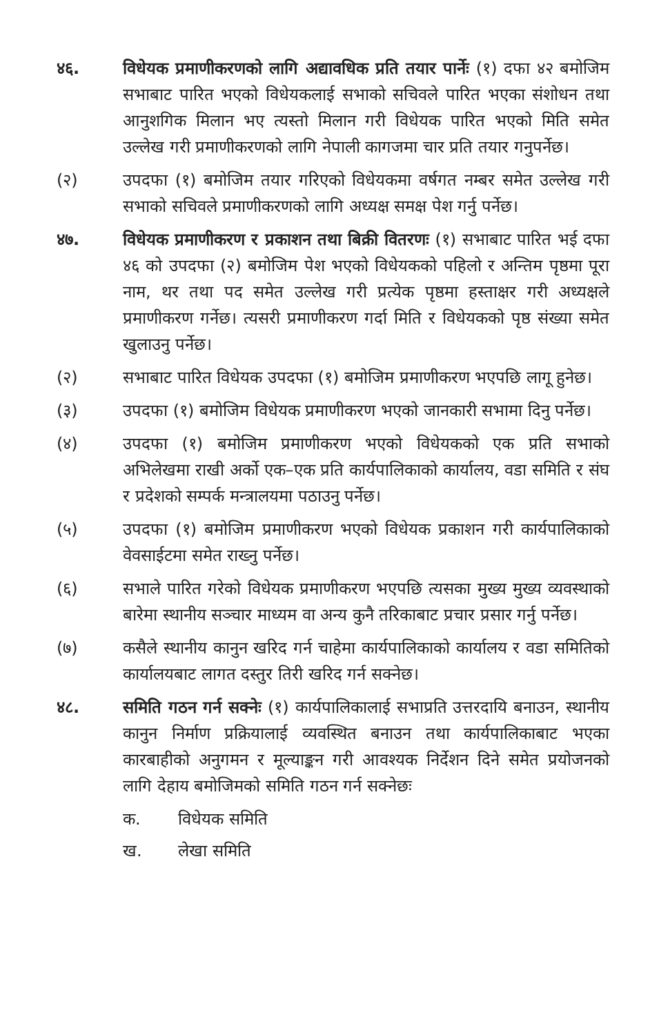४६. विधेयक प्रमाणीकरणको लागि अद्यावधिक प्रति तयार पार्नेः (१) दफा ४२ बमोजिम सभाबाट पारित भएको विधेयकलाई सभाको सचिवले पारित भएका संशोधन तथा आनुशगिक मिलान भए त्यस्तो मिलान गरी विधेयक पारित भएको मिति समेत उल्लेख गरी प्रमाणीकरणको लागि नेपाली कागजमा चार प्रति तयार गनुपर्नेछ।
(२) उपदफा (१) बमोजिम तयार गरिएको विधेयकमा वर्षगत नम्बर समेत उल्लेख गरी सभाको सचिवले प्रमाणीकरणको लागि अध्यक्ष समक्ष पेश गर्नु पर्नेछ।
४७. विधेयक प्रमाणीकरण र प्रकाशन तथा बिक्री वितरणः (१) सभाबाट पारित भई दफा ४६ को उपदफा (२) बमोजिम पेश भएको विधेयकको पहिलो र अन्तिम पृष्ठमा पूरा नाम, थर तथा पद समेत उल्लेख गरी प्रत्येक पृष्ठमा हस्ताक्षर गरी अध्यक्षले प्रमाणीकरण गर्नेछ। त्यसरी प्रमाणीकरण गर्दा मिति र विधेयकको पृष्ठ संख्या समेत खुलाउनु पर्नेछ।
(२) सभाबाट पारित विधेयक उपदफा (१) बमोजिम प्रमाणीकरण भएपछि लागू हुनेछ।
(३) उपदफा (१) बमोजिम विधेयक प्रमाणीकरण भएको जानकारी सभामा दिनु पर्नेछ।
(४) उपदफा (१) बमोजिम प्रमाणीकरण भएको विधेयकको एक प्रति सभाको अभिलेखमा राखी अर्को एक–एक प्रति कार्यपालिकाको कार्यालय, वडा समिति र संघ र प्रदेशको सम्पर्क मन्त्रालयमा पठाउनु पर्नेछ।
(५) उपदफा (१) बमोजिम प्रमाणीकरण भएको विधेयक प्रकाशन गरी कार्यपालिकाको वेवसाईटमा समेत राख्नु पर्नेछ।
(६) सभाले पारित गरेको विधेयक प्रमाणीकरण भएपछि त्यसका मुख्य मुख्य व्यवस्थाको बारेमा स्थानीय सञ्चार माध्यम वा अन्य कुनै तरिकाबाट प्रचार प्रसार गर्नु पर्नेछ।
(७) कसैले स्थानीय कानुन खरिद गर्न चाहेमा कार्यपालिकाको कार्यालय र वडा समितिको कार्यालयबाट लागत दस्तुर तिरी खरिद गर्न सक्नेछ।
४८. समिति गठन गर्न सक्नेः (१) कार्यपालिकालाई सभाप्रति उत्तरदायि बनाउन, स्थानीय कानुन निर्माण प्रक्रियालाई व्यवस्थित बनाउन तथा कार्यपालिकाबाट भएका कारबाहीको अनुगमन र मूल्याङ्कन गरी आवश्यक निर्देशन दिने समेत प्रयोजनको लागि देहाय बमोजिमको समिति गठन गर्न सक्नेछः
क. विधेयक समिति
ख. लेखा समिति